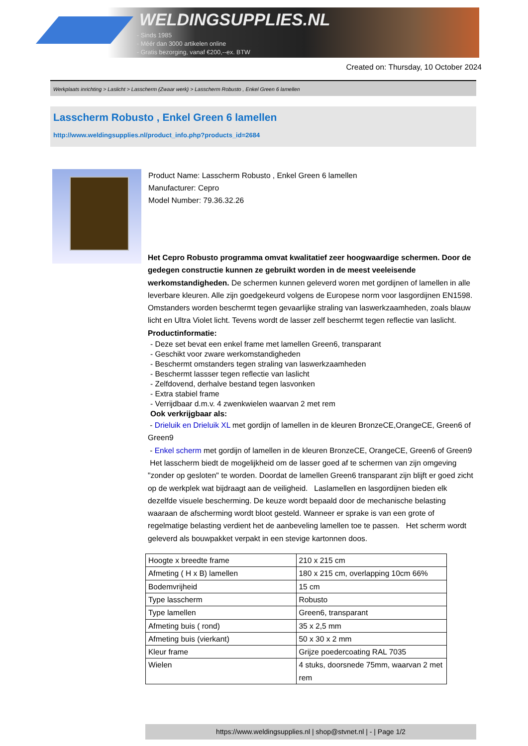WELDINGSUPPLIES.NL
- Sinds 1985
- Méér dan 3000 artikelen online
- Gratis bezorging, vanaf €200,--ex. BTW
Created on: Thursday, 10 October 2024
Werkplaats inrichting > Laslicht > Lasscherm (Zwaar werk) > Lasscherm Robusto , Enkel Green 6 lamellen
Lasscherm Robusto , Enkel Green 6 lamellen
http://www.weldingsupplies.nl/product_info.php?products_id=2684
Product Name: Lasscherm Robusto , Enkel Green 6 lamellen
Manufacturer: Cepro
Model Number: 79.36.32.26
Het Cepro Robusto programma omvat kwalitatief zeer hoogwaardige schermen. Door de gedegen constructie kunnen ze gebruikt worden in de meest veeleisende werkomstandigheden. De schermen kunnen geleverd woren met gordijnen of lamellen in alle leverbare kleuren. Alle zijn goedgekeurd volgens de Europese norm voor lasgordijnen EN1598. Omstanders worden beschermt tegen gevaarlijke straling van laswerkzaamheden, zoals blauw licht en Ultra Violet licht. Tevens wordt de lasser zelf beschermt tegen reflectie van laslicht. Productinformatie:
- Deze set bevat een enkel frame met lamellen Green6, transparant
- Geschikt voor zware werkomstandigheden
- Beschermt omstanders tegen straling van laswerkzaamheden
- Beschermt lassser tegen reflectie van laslicht
- Zelfdovend, derhalve bestand tegen lasvonken
- Extra stabiel frame
- Verrijdbaar d.m.v. 4 zwenkwielen waarvan 2 met rem
Ook verkrijgbaar als:
- Drieluik en Drieluik XL met gordijn of lamellen in de kleuren BronzeCE,OrangeCE, Green6 of Green9
- Enkel scherm met gordijn of lamellen in de kleuren BronzeCE, OrangeCE, Green6 of Green9
Het lasscherm biedt de mogelijkheid om de lasser goed af te schermen van zijn omgeving "zonder op gesloten" te worden. Doordat de lamellen Green6 transparant zijn blijft er goed zicht op de werkplek wat bijdraagt aan de veiligheid. Laslamellen en lasgordijnen bieden elk dezelfde visuele bescherming. De keuze wordt bepaald door de mechanische belasting waaraan de afscherming wordt bloot gesteld. Wanneer er sprake is van een grote of regelmatige belasting verdient het de aanbeveling lamellen toe te passen. Het scherm wordt geleverd als bouwpakket verpakt in een stevige kartonnen doos.
| Hoogte x breedte frame | 210 x 215 cm |
| Afmeting ( H x B) lamellen | 180 x 215 cm, overlapping 10cm 66% |
| Bodemvrijheid | 15 cm |
| Type lasscherm | Robusto |
| Type lamellen | Green6, transparant |
| Afmeting buis ( rond) | 35 x 2,5 mm |
| Afmeting buis (vierkant) | 50 x 30 x 2 mm |
| Kleur frame | Grijze poedercoating RAL 7035 |
| Wielen | 4 stuks, doorsnede 75mm, waarvan 2 met rem |
https://www.weldingsupplies.nl | shop@stvnet.nl | - | Page 1/2